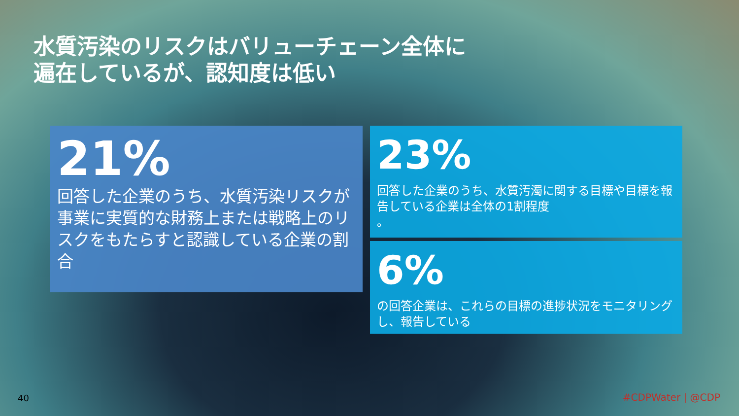水質汚染のリスクはバリューチェーン全体に
遍在しているが、認知度は低い
21%
回答した企業のうち、水質汚染リスクが事業に実質的な財務上または戦略上のリスクをもたらすと認識している企業の割合
23%
回答した企業のうち、水質汚濁に関する目標や目標を報告している企業は全体の1割程度
。
6%
の回答企業は、これらの目標の進捗状況をモニタリングし、報告している
40 #CDPWater | @CDP